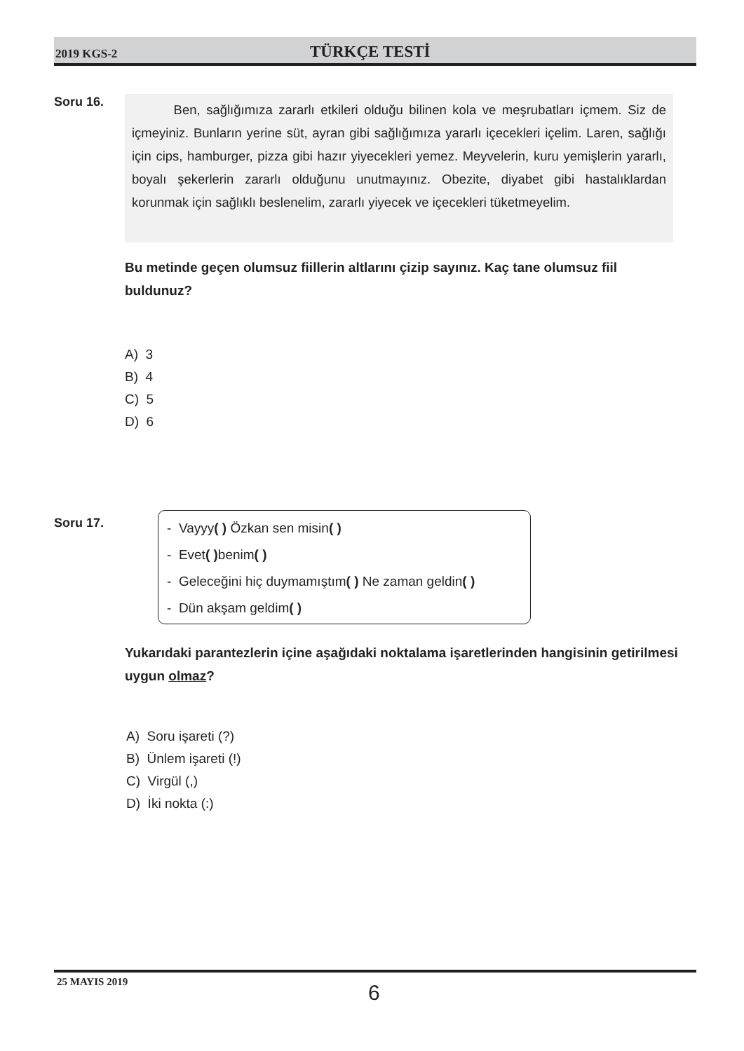2019 KGS-2 TÜRKÇE TESTİ
Soru 16.
Ben, sağlığımıza zararlı etkileri olduğu bilinen kola ve meşrubatları içmem. Siz de içmeyiniz. Bunların yerine süt, ayran gibi sağlığımıza yararlı içecekleri içelim. Laren, sağlığı için cips, hamburger, pizza gibi hazır yiyecekleri yemez. Meyvelerin, kuru yemişlerin yararlı, boyalı şekerlerin zararlı olduğunu unutmayınız. Obezite, diyabet gibi hastalıklardan korunmak için sağlıklı beslenelim, zararlı yiyecek ve içecekleri tüketmeyelim.
Bu metinde geçen olumsuz fiillerin altlarını çizip sayınız. Kaç tane olumsuz fiil buldunuz?
A) 3
B) 4
C) 5
D) 6
Soru 17.
- Vayyy( ) Özkan sen misin( )
- Evet( ) benim( )
- Geleceğini hiç duymamıştım( ) Ne zaman geldin( )
- Dün akşam geldim( )
Yukarıdaki parantezlerin içine aşağıdaki noktalama işaretlerinden hangisinin getirilmesi uygun olmaz?
A) Soru işareti (?)
B) Ünlem işareti (!)
C) Virgül (,)
D) İki nokta (:)
25 MAYIS 2019 6